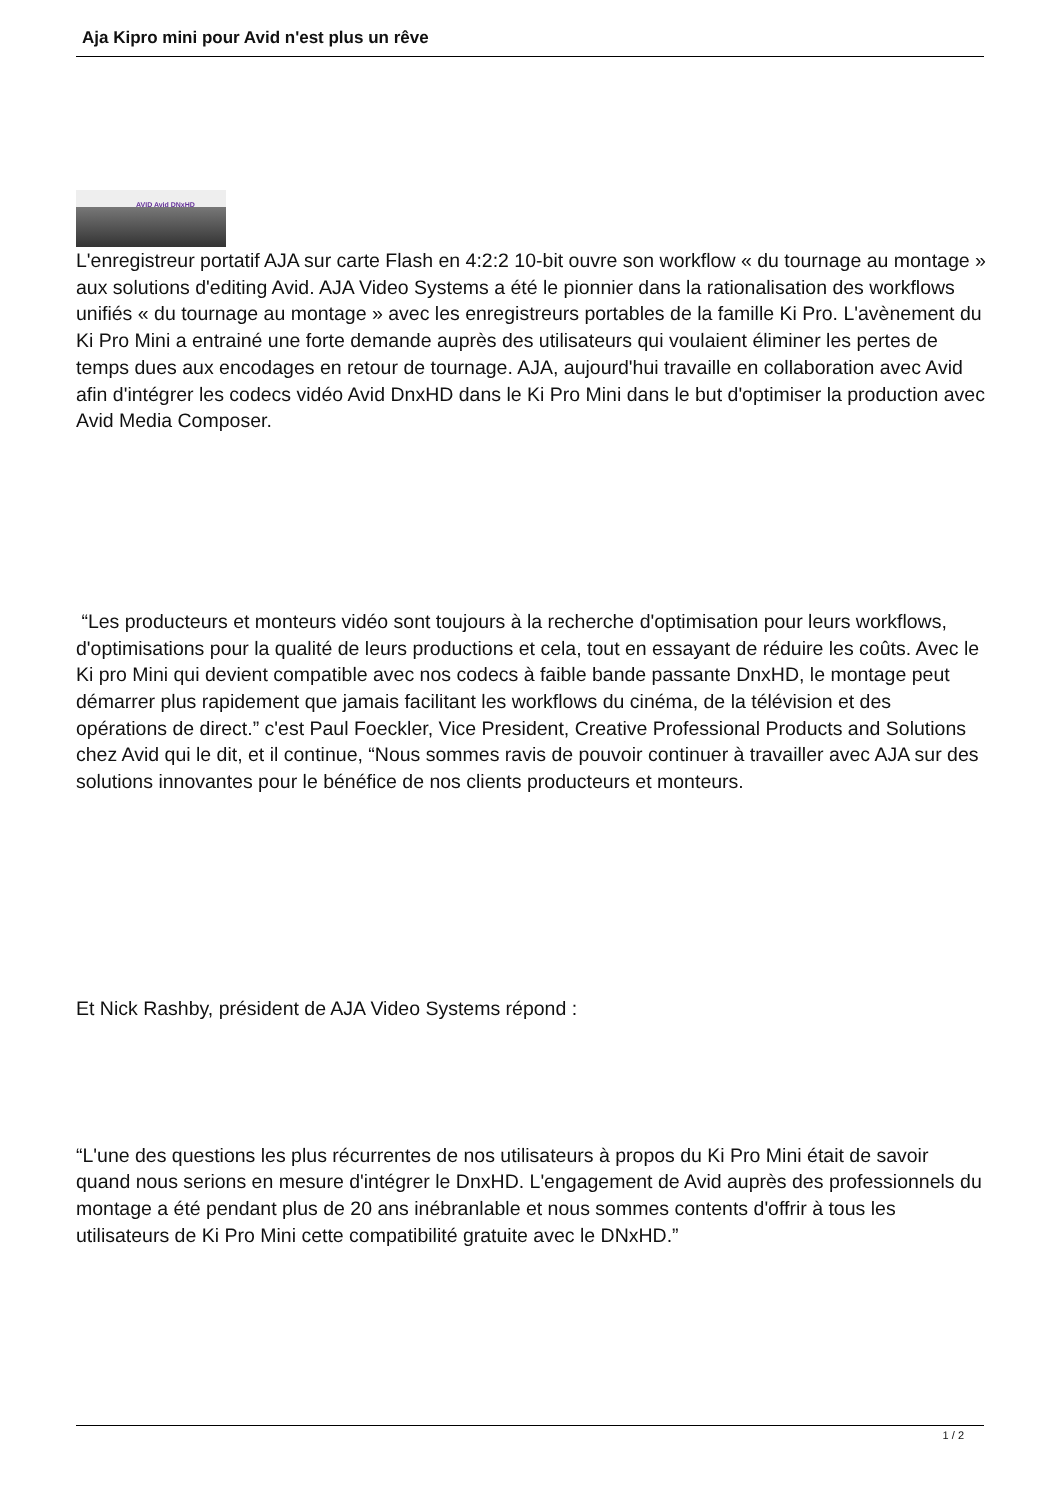Aja Kipro mini pour Avid n'est plus un rêve
AVID Avid DNxHD
L'enregistreur portatif AJA sur carte Flash en 4:2:2 10-bit ouvre son workflow « du tournage au montage » aux solutions d'editing Avid. AJA Video Systems a été le pionnier dans la rationalisation des workflows unifiés « du tournage au montage » avec les enregistreurs portables de la famille Ki Pro. L'avènement du Ki Pro Mini a entrainé une forte demande auprès des utilisateurs qui voulaient éliminer les pertes de temps dues aux encodages en retour de tournage. AJA, aujourd'hui travaille en collaboration avec Avid afin d'intégrer les codecs vidéo Avid DnxHD dans le Ki Pro Mini dans le but d'optimiser la production avec Avid Media Composer.
“Les producteurs et monteurs vidéo sont toujours à la recherche d'optimisation pour leurs workflows, d'optimisations pour la qualité de leurs productions et cela, tout en essayant de réduire les coûts. Avec le Ki pro Mini qui devient compatible avec nos codecs à faible bande passante DnxHD, le montage peut démarrer plus rapidement que jamais facilitant les workflows du cinéma, de la télévision et des opérations de direct.” c'est Paul Foeckler, Vice President, Creative Professional Products and Solutions chez Avid qui le dit, et il continue, “Nous sommes ravis de pouvoir continuer à travailler avec AJA sur des solutions innovantes pour le bénéfice de nos clients producteurs et monteurs.
Et Nick Rashby, président de AJA Video Systems répond :
“L'une des questions les plus récurrentes de nos utilisateurs à propos du Ki Pro Mini était de savoir quand nous serions en mesure d'intégrer le DnxHD. L'engagement de Avid auprès des professionnels du montage a été pendant plus de 20 ans inébranlable et nous sommes contents d'offrir à tous les utilisateurs de Ki Pro Mini cette compatibilité gratuite avec le DNxHD.”
1 / 2